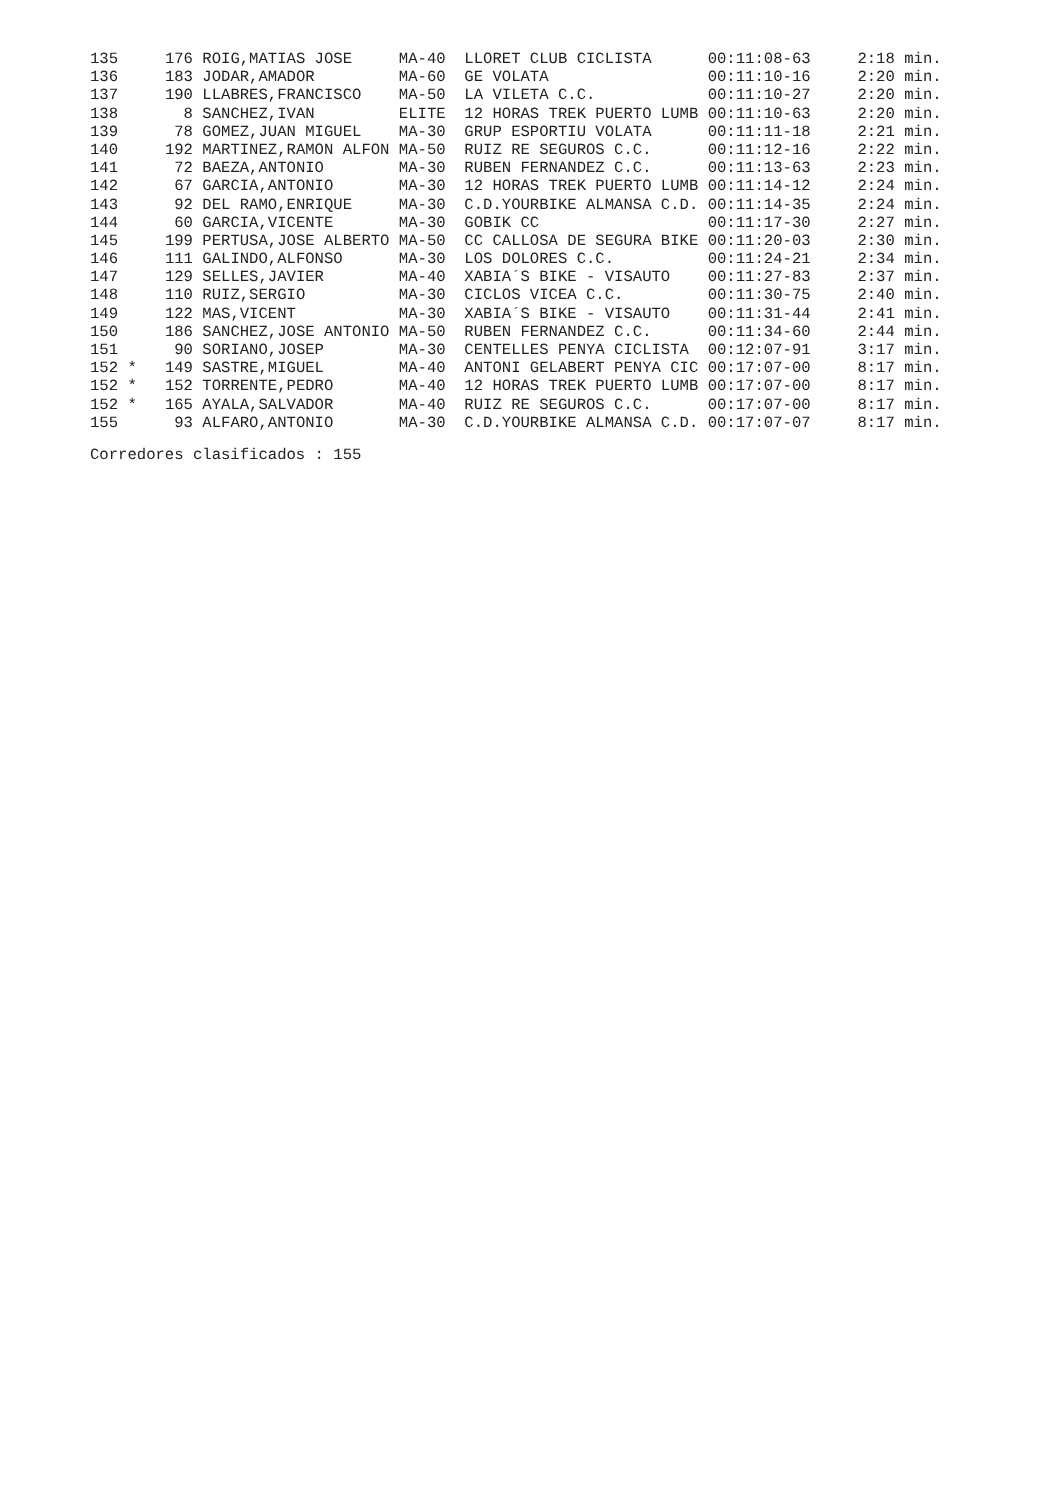| 135 | 176 | ROIG,MATIAS JOSE | MA-40 | LLORET CLUB CICLISTA | 00:11:08-63 | 2:18 min. |
| 136 | 183 | JODAR,AMADOR | MA-60 | GE VOLATA | 00:11:10-16 | 2:20 min. |
| 137 | 190 | LLABRES,FRANCISCO | MA-50 | LA VILETA C.C. | 00:11:10-27 | 2:20 min. |
| 138 | 8 | SANCHEZ,IVAN | ELITE | 12 HORAS TREK PUERTO LUMB | 00:11:10-63 | 2:20 min. |
| 139 | 78 | GOMEZ,JUAN MIGUEL | MA-30 | GRUP ESPORTIU VOLATA | 00:11:11-18 | 2:21 min. |
| 140 | 192 | MARTINEZ,RAMON ALFON | MA-50 | RUIZ RE SEGUROS C.C. | 00:11:12-16 | 2:22 min. |
| 141 | 72 | BAEZA,ANTONIO | MA-30 | RUBEN FERNANDEZ C.C. | 00:11:13-63 | 2:23 min. |
| 142 | 67 | GARCIA,ANTONIO | MA-30 | 12 HORAS TREK PUERTO LUMB | 00:11:14-12 | 2:24 min. |
| 143 | 92 | DEL RAMO,ENRIQUE | MA-30 | C.D.YOURBIKE ALMANSA C.D. | 00:11:14-35 | 2:24 min. |
| 144 | 60 | GARCIA,VICENTE | MA-30 | GOBIK CC | 00:11:17-30 | 2:27 min. |
| 145 | 199 | PERTUSA,JOSE ALBERTO | MA-50 | CC CALLOSA DE SEGURA BIKE | 00:11:20-03 | 2:30 min. |
| 146 | 111 | GALINDO,ALFONSO | MA-30 | LOS DOLORES C.C. | 00:11:24-21 | 2:34 min. |
| 147 | 129 | SELLES,JAVIER | MA-40 | XABIA´S BIKE - VISAUTO | 00:11:27-83 | 2:37 min. |
| 148 | 110 | RUIZ,SERGIO | MA-30 | CICLOS VICEA C.C. | 00:11:30-75 | 2:40 min. |
| 149 | 122 | MAS,VICENT | MA-30 | XABIA´S BIKE - VISAUTO | 00:11:31-44 | 2:41 min. |
| 150 | 186 | SANCHEZ,JOSE ANTONIO | MA-50 | RUBEN FERNANDEZ C.C. | 00:11:34-60 | 2:44 min. |
| 151 | 90 | SORIANO,JOSEP | MA-30 | CENTELLES PENYA CICLISTA | 00:12:07-91 | 3:17 min. |
| 152 * | 149 | SASTRE,MIGUEL | MA-40 | ANTONI GELABERT PENYA CIC | 00:17:07-00 | 8:17 min. |
| 152 * | 152 | TORRENTE,PEDRO | MA-40 | 12 HORAS TREK PUERTO LUMB | 00:17:07-00 | 8:17 min. |
| 152 * | 165 | AYALA,SALVADOR | MA-40 | RUIZ RE SEGUROS C.C. | 00:17:07-00 | 8:17 min. |
| 155 | 93 | ALFARO,ANTONIO | MA-30 | C.D.YOURBIKE ALMANSA C.D. | 00:17:07-07 | 8:17 min. |
Corredores clasificados : 155